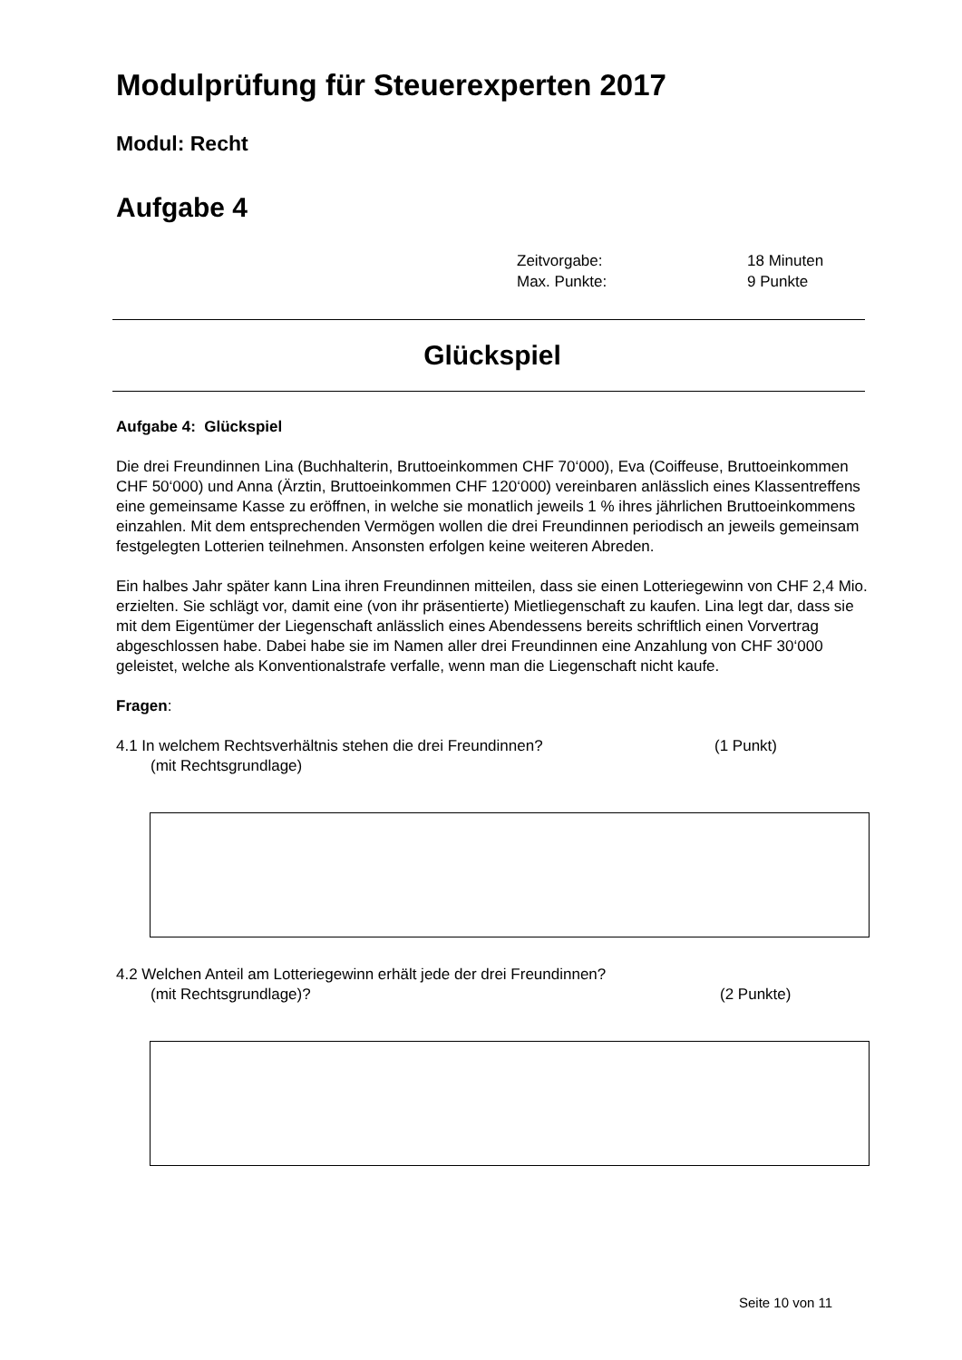Modulprüfung für Steuerexperten 2017
Modul: Recht
Aufgabe 4
Zeitvorgabe: 18 Minuten
Max. Punkte: 9 Punkte
Glückspiel
Aufgabe 4: Glückspiel
Die drei Freundinnen Lina (Buchhalterin, Bruttoeinkommen CHF 70‘000), Eva (Coiffeuse, Bruttoeinkommen CHF 50‘000) und Anna (Ärztin, Bruttoeinkommen CHF 120‘000) vereinbaren anlässlich eines Klassentreffens eine gemeinsame Kasse zu eröffnen, in welche sie monatlich jeweils 1 % ihres jährlichen Bruttoeinkommens einzahlen. Mit dem entsprechenden Vermögen wollen die drei Freundinnen periodisch an jeweils gemeinsam festgelegten Lotterien teilnehmen. Ansonsten erfolgen keine weiteren Abreden.
Ein halbes Jahr später kann Lina ihren Freundinnen mitteilen, dass sie einen Lotteriegewinn von CHF 2,4 Mio. erzielten. Sie schlägt vor, damit eine (von ihr präsentierte) Mietliegenschaft zu kaufen. Lina legt dar, dass sie mit dem Eigentümer der Liegenschaft anlässlich eines Abendessens bereits schriftlich einen Vorvertrag abgeschlossen habe. Dabei habe sie im Namen aller drei Freundinnen eine Anzahlung von CHF 30‘000 geleistet, welche als Konventionalstrafe verfalle, wenn man die Liegenschaft nicht kaufe.
Fragen:
4.1 In welchem Rechtsverhältnis stehen die drei Freundinnen? (1 Punkt)
(mit Rechtsgrundlage)
4.2 Welchen Anteil am Lotteriegewinn erhält jede der drei Freundinnen?
(mit Rechtsgrundlage)? (2 Punkte)
Seite 10 von 11